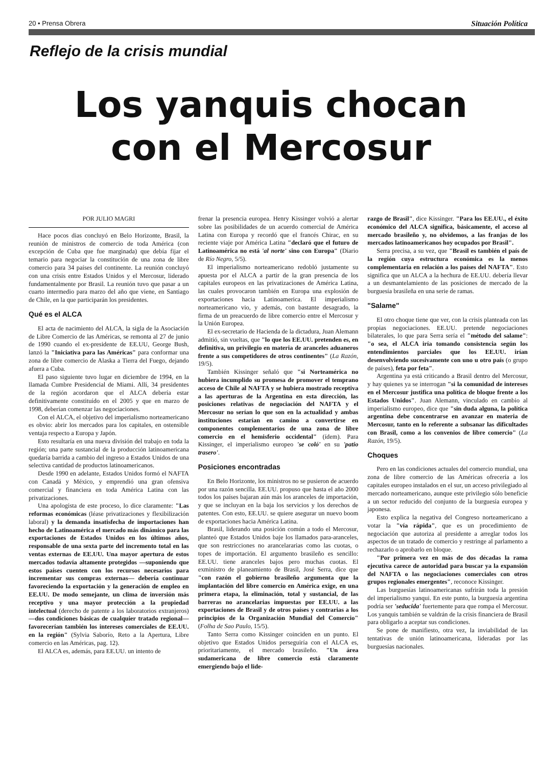20 • Prensa Obrera Situación Política
Reflejo de la crisis mundial
Los yanquis chocan
con el Mercosur
POR JULIO MAGRI
Hace pocos dias concluyó en Belo Horizonte, Brasil, la reunión de ministros de comercio de toda América (con excepción de Cuba que fue marginada) que debía fijar el temario para negociar la constitución de una zona de libre comercio para 34 países del continente. La reunión concluyó con una crisis entre Estados Unidos y el Mercosur, liderado fundamentalmente por Brasil. La reunión tuvo que pasar a un cuarto intermedio para marzo del año que viene, en Santiago de Chile, en la que participarán los presidentes.
Qué es el ALCA
El acta de nacimiento del ALCA, la sigla de la Asociación de Libre Comercio de las Américas, se remonta al 27 de junio de 1990 cuando el ex-presidente de EE.UU, George Bush, lanzó la "Iniciativa para las Américas" para conformar una zona de libre comercio de Alaska a Tierra del Fuego, dejando afuera a Cuba.
El paso siguiente tuvo lugar en diciembre de 1994, en la llamada Cumbre Presidencial de Miami. Allí, 34 presidentes de la región acordaron que el ALCA debería estar definitivamente constituído en el 2005 y que en marzo de 1998, deberían comenzar las negociaciones.
Con el ALCA, el objetivo del imperialismo norteamericano es obvio: abrir los mercados para los capitales, en ostensible ventaja respecto a Europa y Japón.
Esto resultaría en una nueva división del trabajo en toda la región; una parte sustancial de la producción latinoamericana quedaría barrida a cambio del ingreso a Estados Unidos de una selectiva cantidad de productos latinoamericanos.
Desde 1990 en adelante, Estados Unidos formó el NAFTA con Canadá y México, y emprendió una gran ofensiva comercial y financiera en toda América Latina con las privatizaciones.
Una apologista de este proceso, lo dice claramente: "Las reformas económicas (léase privatizaciones y flexibilización laboral) y la demanda insatisfecha de importaciones han hecho de Latinoamérica el mercado más dinámico para las exportaciones de Estados Unidos en los últimos años, responsable de una sexta parte del incremento total en las ventas externas de EE.UU. Una mayor apertura de estos mercados todavía altamente protegidos —suponiendo que estos países cuenten con los recursos necesarios para incrementar sus compras externas— debería continuar favoreciendo la exportación y la generación de empleo en EE.UU. De modo semejante, un clima de inversión más receptivo y una mayor protección a la propiedad intelectual (derecho de patente a los laboratorios extranjeros) —dos condiciones básicas de cualquier tratado regional— favorecerían también los intereses comerciales de EE.UU. en la región" (Sylvia Saborío, Reto a la Apertura, Libre comercio en las Américas, pag. 12).
El ALCA es, además, para EE.UU. un intento de
frenar la presencia europea. Henry Kissinger volvió a alertar sobre las posibilidades de un acuerdo comercial de América Latina con Europa y recordó que el francés Chirac, en su reciente viaje por América Latina "declaró que el futuro de Latinoamérica no está 'al norte' sino con Europa" (Diario de Río Negro, 5/5).
El imperialismo norteamericano redobló justamente su apuesta por el ALCA a partir de la gran presencia de los capitales europeos en las privatizaciones de América Latina, las cuales provocaron también en Europa una explosión de exportaciones hacia Latinoamerica. El imperialismo norteamericano vio, y además, con bastante desagrado, la firma de un preacuerdo de libre comercio entre el Mercosur y la Unión Europea.
El ex-secretario de Hacienda de la dictadura, Juan Alemann admitió, sin vueltas, que "lo que los EE.UU. pretenden es, en definitiva, un privilegio en materia de aranceles aduaneros frente a sus competidores de otros continentes" (La Razón, 19/5).
También Kissinger señaló que "si Norteamérica no hubiera incumplido su promesa de promover el temprano acceso de Chile al NAFTA y se hubiera mostrado receptiva a las aperturas de la Argentina en esta dirección, las posiciones relativas de negociación del NAFTA y el Mercosur no serían lo que son en la actualidad y ambas instituciones estarían en camino a convertirse en componentes complementarios de una zona de libre comercio en el hemisferio occidental" (ídem). Para Kissinger, el imperialismo europeo 'se coló' en su 'patio trasero'.
Posiciones encontradas
En Belo Horizonte, los ministros no se pusieron de acuerdo por una razón sencilla. EE.UU. propuso que hasta el año 2000 todos los países bajaran aún más los aranceles de importación, y que se incluyan en la baja los servicios y los derechos de patentes. Con esto, EE.UU. se quiere asegurar un nuevo boom de exportaciones hacia América Latina.
Brasil, liderando una posición común a todo el Mercosur, planteó que Estados Unidos baje los llamados para-aranceles, que son restricciones no arancelararias como las cuotas, o topes de importación. El argumento brasileño es sencillo: EE.UU. tiene aranceles bajos pero muchas cuotas. El exministro de planeamiento de Brasil, José Serra, dice que "con razón el gobierno brasileño argumenta que la implantación del libre comercio en América exige, en una primera etapa, la eliminación, total y sustancial, de las barreras no arancelarias impuestas por EE.UU. a las exportaciones de Brasil y de otros países y contrarias a los principios de la Organización Mundial del Comercio" (Folha de Sao Paulo, 15/5).
Tanto Serra como Kissinger coinciden en un punto. El objetivo que Estados Unidos perseguiría con el ALCA es, prioritariamente, el mercado brasileño. "Un área sudamericana de libre comercio está claramente emergiendo bajo el lide-
razgo de Brasil", dice Kissinger. "Para los EE.UU., el éxito económico del ALCA significa, básicamente, el acceso al mercado brasileño y, no olvidemos, a las franjas de los mercados latinoamericanos hoy ocupados por Brasil".
Serra precisa, a su vez, que "Brasil es también el país de la región cuya estructura económica es la menos complementaria en relación a los países del NAFTA". Esto significa que un ALCA a la hechura de EE.UU. debería llevar a un desmantelamiento de las posiciones de mercado de la burguesía brasileña en una serie de ramas.
"Salame"
El otro choque tiene que ver, con la crisis planteada con las propias negociaciones. EE.UU. pretende negociaciones bilaterales, lo que para Serra sería el "método del salame": "o sea, el ALCA iría tomando consistencia según los entendimientos parciales que los EE.UU. irían desenvolviendo sucesivamente con uno u otro país (o grupo de países), feta por feta".
Argentina ya está criticando a Brasil dentro del Mercosur, y hay quienes ya se interrogan "si la comunidad de intereses en el Mercosur justifica una política de bloque frente a los Estados Unidos". Juan Alemann, vinculado en cambio al imperialismo europeo, dice que "sin duda alguna, la política argentina debe concentrarse en avanzar en materia de Mercosur, tanto en lo referente a subsanar las dificultades con Brasil, como a los convenios de libre comercio" (La Razón, 19/5).
Choques
Pero en las condiciones actuales del comercio mundial, una zona de libre comercio de las Américas ofrecería a los capitales europeo instalados en el sur, un acceso privilegiado al mercado norteamericano, aunque este privilegio sólo beneficie a un sector reducido del conjunto de la burguesía europea y japonesa.
Esto explica la negativa del Congreso norteamericano a votar la "vía rápida", que es un procedimiento de negociación que autoriza al presidente a arreglar todos los aspectos de un tratado de comercio y restringe al parlamento a rechazarlo o aprobarlo en bloque.
"Por primera vez en más de dos décadas la rama ejecutiva carece de autoridad para buscar ya la expansión del NAFTA o las negociaciones comerciales con otros grupos regionales emergentes", reconoce Kissinger.
Las burguesías latinoamericanas sufrirán toda la presión del imperialismo yanqui. En este punto, la burguesía argentina podría ser 'seducida' fuertemente para que rompa el Mercosur. Los yanquis también se valdrán de la crisis financiera de Brasil para obligarlo a aceptar sus condiciones.
Se pone de manifiesto, otra vez, la inviabilidad de las tentativas de unión latinoamericana, lideradas por las burguesías nacionales.